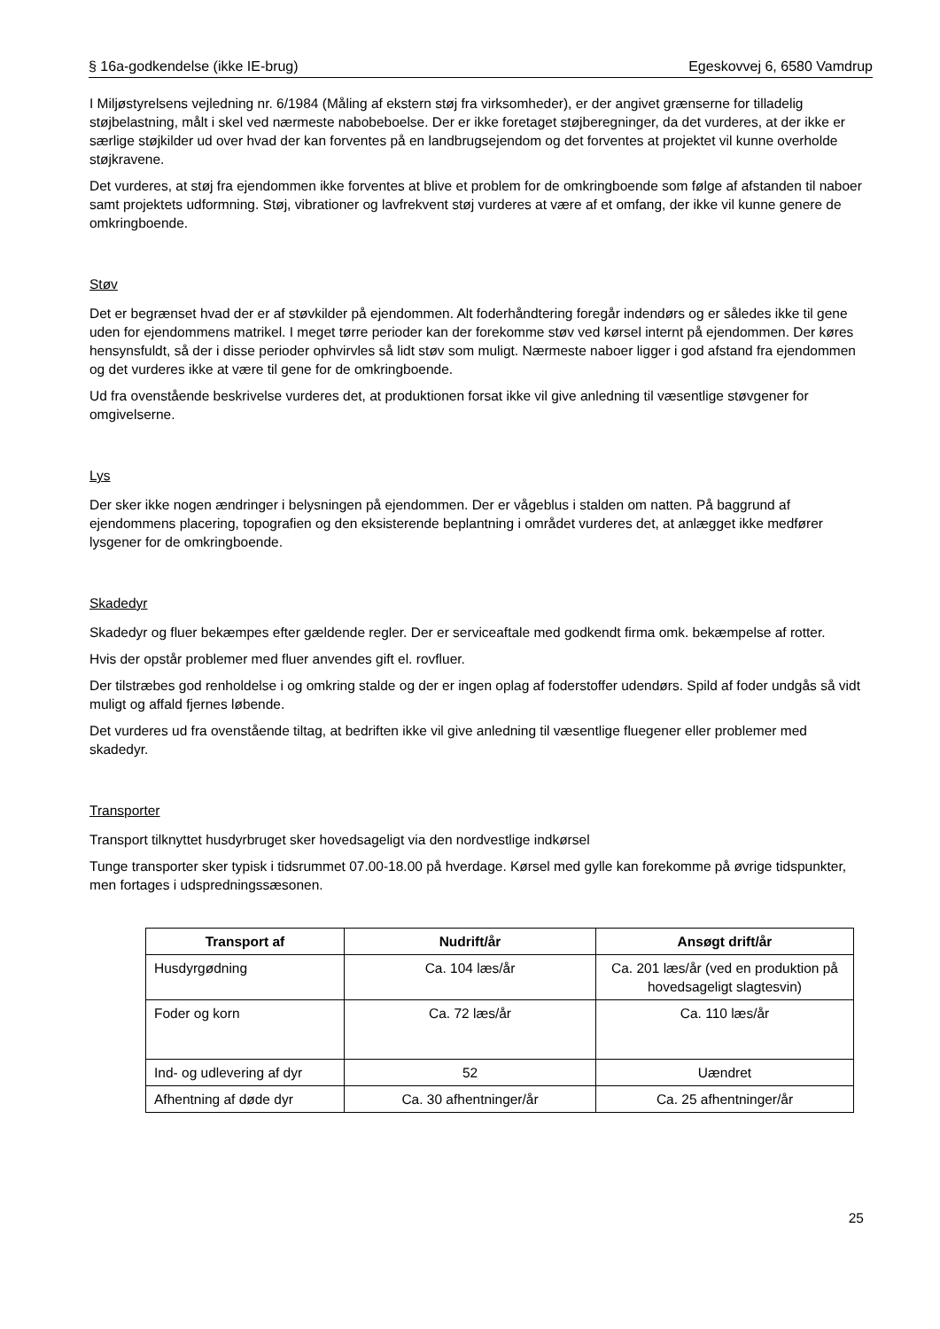§ 16a-godkendelse (ikke IE-brug) Egeskovvej 6, 6580 Vamdrup
I Miljøstyrelsens vejledning nr. 6/1984 (Måling af ekstern støj fra virksomheder), er der angivet grænserne for tilladelig støjbelastning, målt i skel ved nærmeste nabobeboelse. Der er ikke foretaget støjberegninger, da det vurderes, at der ikke er særlige støjkilder ud over hvad der kan forventes på en landbrugsejendom og det forventes at projektet vil kunne overholde støjkravene.
Det vurderes, at støj fra ejendommen ikke forventes at blive et problem for de omkringboende som følge af afstanden til naboer samt projektets udformning. Støj, vibrationer og lavfrekvent støj vurderes at være af et omfang, der ikke vil kunne genere de omkringboende.
Støv
Det er begrænset hvad der er af støvkilder på ejendommen. Alt foderhåndtering foregår indendørs og er således ikke til gene uden for ejendommens matrikel. I meget tørre perioder kan der forekomme støv ved kørsel internt på ejendommen. Der køres hensynsfuldt, så der i disse perioder ophvirvles så lidt støv som muligt. Nærmeste naboer ligger i god afstand fra ejendommen og det vurderes ikke at være til gene for de omkringboende.
Ud fra ovenstående beskrivelse vurderes det, at produktionen forsat ikke vil give anledning til væsentlige støvgener for omgivelserne.
Lys
Der sker ikke nogen ændringer i belysningen på ejendommen. Der er vågeblus i stalden om natten. På baggrund af ejendommens placering, topografien og den eksisterende beplantning i området vurderes det, at anlægget ikke medfører lysgener for de omkringboende.
Skadedyr
Skadedyr og fluer bekæmpes efter gældende regler. Der er serviceaftale med godkendt firma omk. bekæmpelse af rotter.
Hvis der opstår problemer med fluer anvendes gift el. rovfluer.
Der tilstræbes god renholdelse i og omkring stalde og der er ingen oplag af foderstoffer udendørs. Spild af foder undgås så vidt muligt og affald fjernes løbende.
Det vurderes ud fra ovenstående tiltag, at bedriften ikke vil give anledning til væsentlige fluegener eller problemer med skadedyr.
Transporter
Transport tilknyttet husdyrbruget sker hovedsageligt via den nordvestlige indkørsel
Tunge transporter sker typisk i tidsrummet 07.00-18.00 på hverdage. Kørsel med gylle kan forekomme på øvrige tidspunkter, men fortages i udspredningssæsonen.
| Transport af | Nudrift/år | Ansøgt drift/år |
| --- | --- | --- |
| Husdyrgødning | Ca. 104 læs/år | Ca. 201 læs/år (ved en produktion på hovedsageligt slagtesvin) |
| Foder og korn | Ca. 72 læs/år | Ca. 110 læs/år |
| Ind- og udlevering af dyr | 52 | Uændret |
| Afhentning af døde dyr | Ca. 30 afhentninger/år | Ca. 25 afhentninger/år |
25